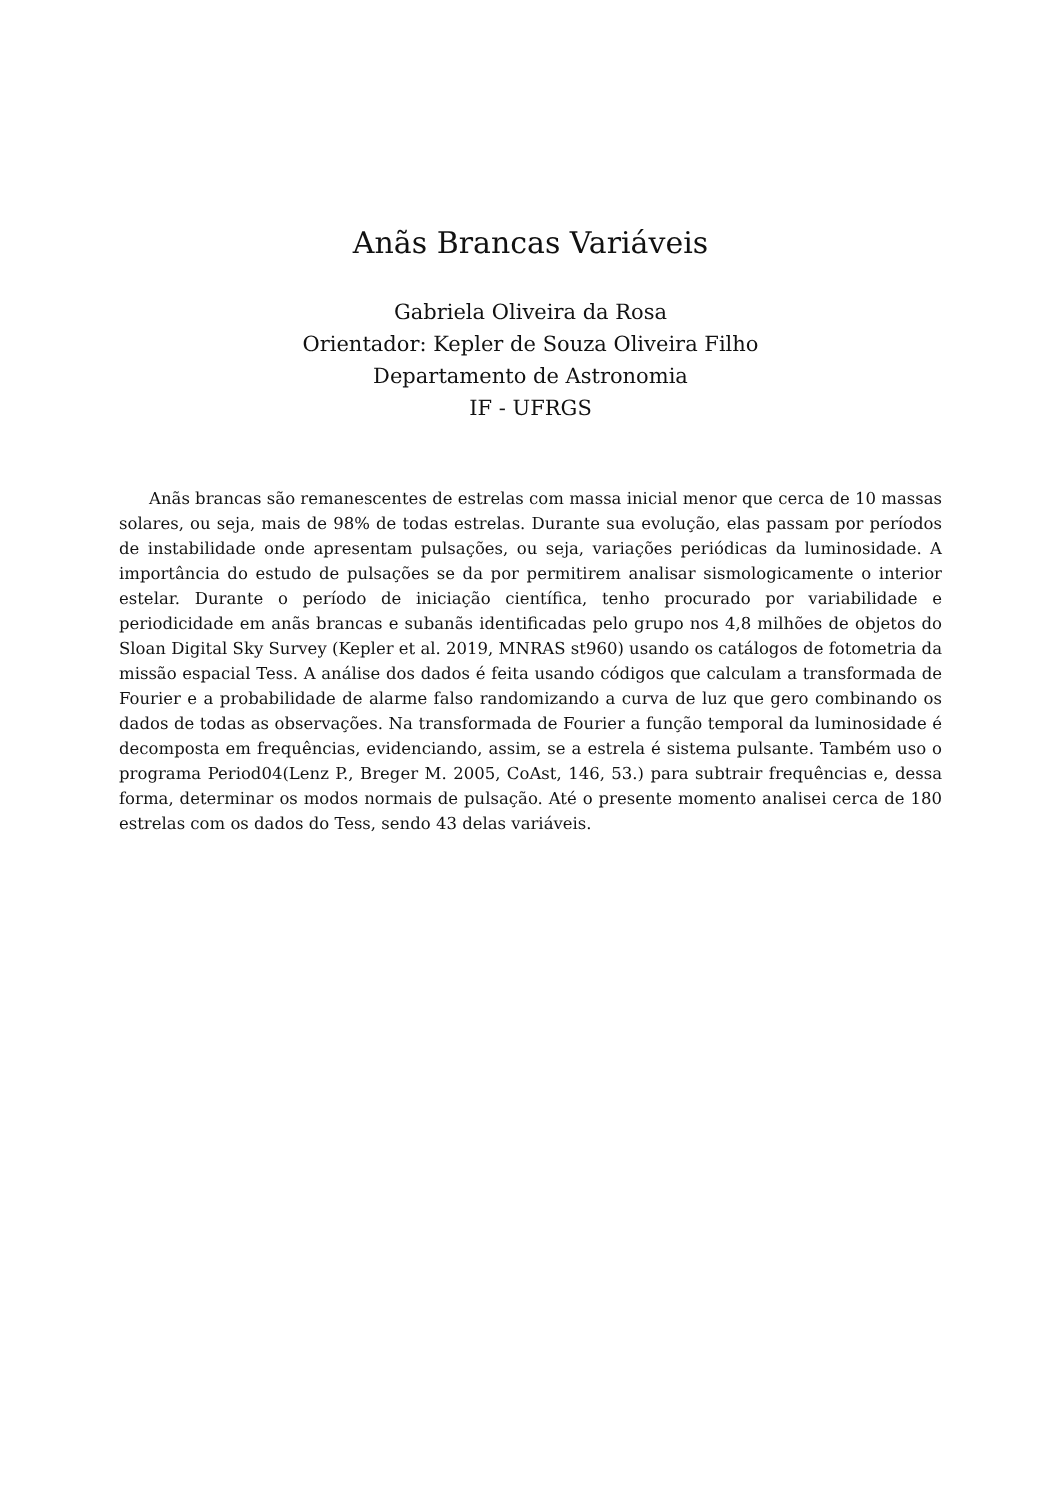Anãs Brancas Variáveis
Gabriela Oliveira da Rosa
Orientador: Kepler de Souza Oliveira Filho
Departamento de Astronomia
IF - UFRGS
Anãs brancas são remanescentes de estrelas com massa inicial menor que cerca de 10 massas solares, ou seja, mais de 98% de todas estrelas. Durante sua evolução, elas passam por períodos de instabilidade onde apresentam pulsações, ou seja, variações periódicas da luminosidade. A importância do estudo de pulsações se da por permitirem analisar sismologicamente o interior estelar. Durante o período de iniciação científica, tenho procurado por variabilidade e periodicidade em anãs brancas e subanãs identificadas pelo grupo nos 4,8 milhões de objetos do Sloan Digital Sky Survey (Kepler et al. 2019, MNRAS st960) usando os catálogos de fotometria da missão espacial Tess. A análise dos dados é feita usando códigos que calculam a transformada de Fourier e a probabilidade de alarme falso randomizando a curva de luz que gero combinando os dados de todas as observações. Na transformada de Fourier a função temporal da luminosidade é decomposta em frequências, evidenciando, assim, se a estrela é sistema pulsante. Também uso o programa Period04(Lenz P., Breger M. 2005, CoAst, 146, 53.) para subtrair frequências e, dessa forma, determinar os modos normais de pulsação. Até o presente momento analisei cerca de 180 estrelas com os dados do Tess, sendo 43 delas variáveis.